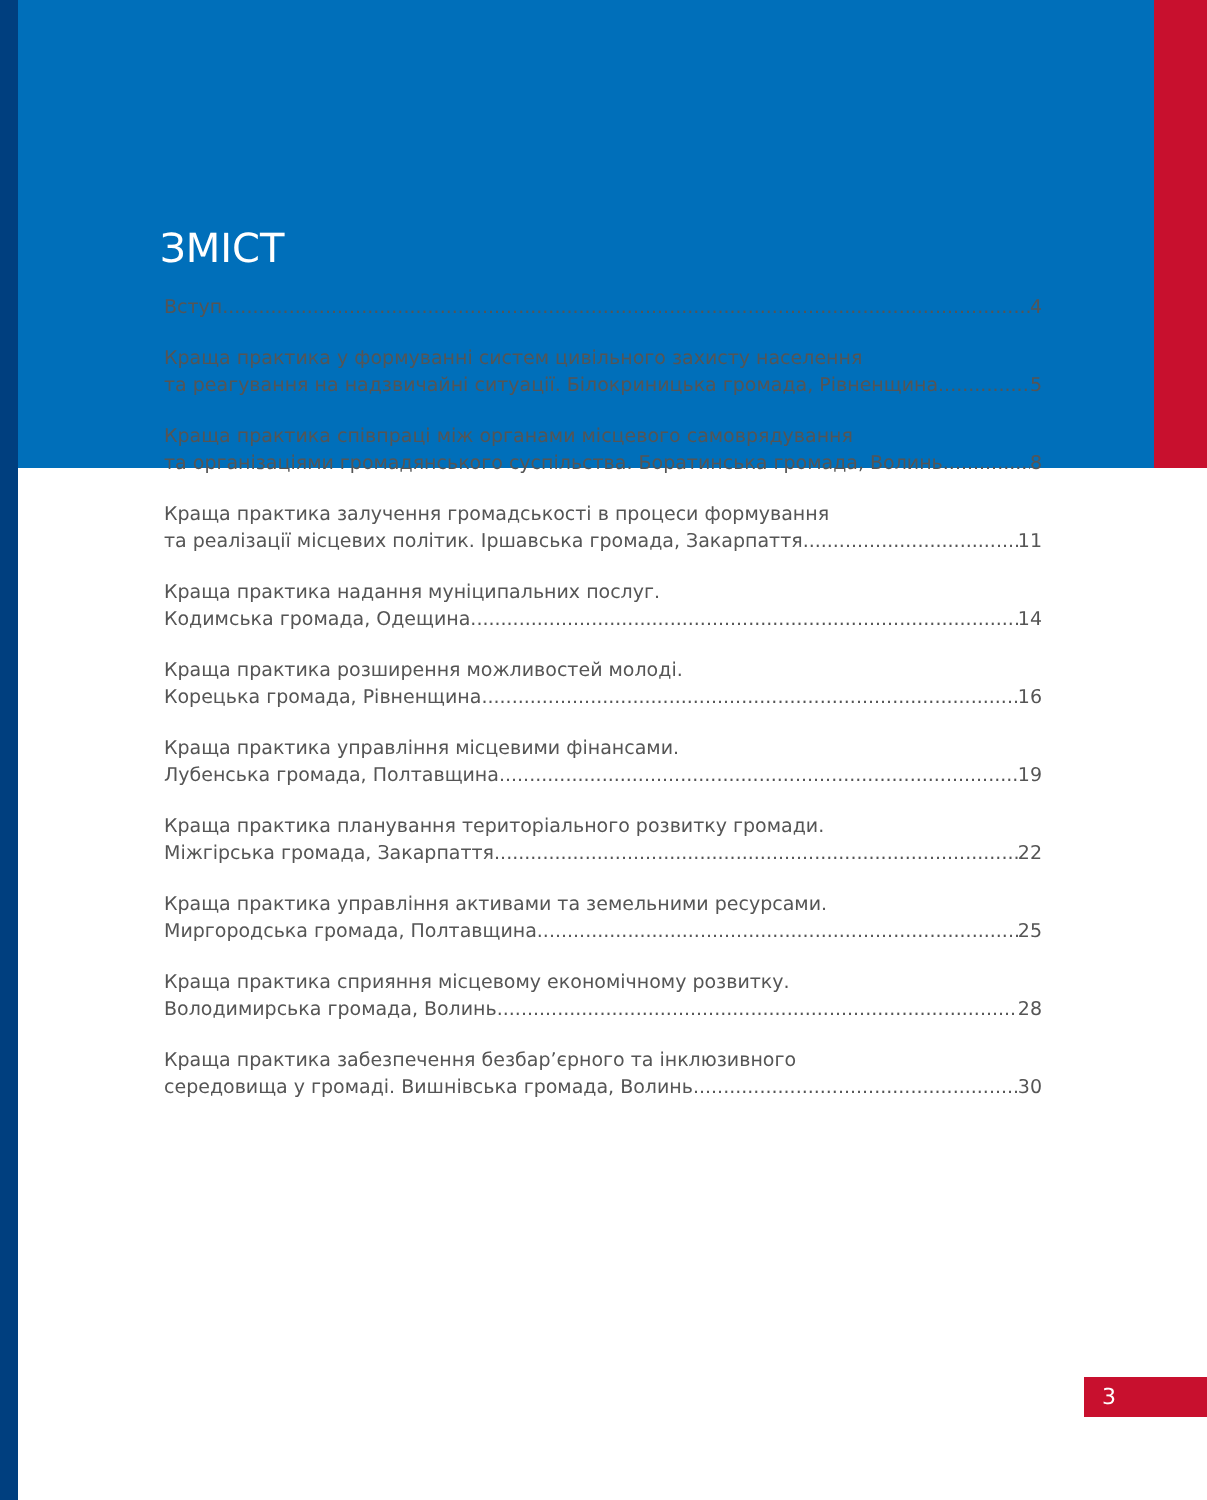ЗМІСТ
Вступ 4
Краща практика у формуванні систем цивільного захисту населення
та реагування на надзвичайні ситуації. Білокриницька громада, Рівненщина 5
Краща практика співпраці між органами місцевого самоврядування
та організаціями громадянського суспільства. Боратинська громада, Волинь 8
Краща практика залучення громадськості в процеси формування
та реалізації місцевих політик. Іршавська громада, Закарпаття 11
Краща практика надання муніципальних послуг.
Кодимська громада, Одещина 14
Краща практика розширення можливостей молоді.
Корецька громада, Рівненщина 16
Краща практика управління місцевими фінансами.
Лубенська громада, Полтавщина 19
Краща практика планування територіального розвитку громади.
Міжгірська громада, Закарпаття 22
Краща практика управління активами та земельними ресурсами.
Миргородська громада, Полтавщина 25
Краща практика сприяння місцевому економічному розвитку.
Володимирська громада, Волинь 28
Краща практика забезпечення безбар’єрного та інклюзивного
середовища у громаді. Вишнівська громада, Волинь 30
3